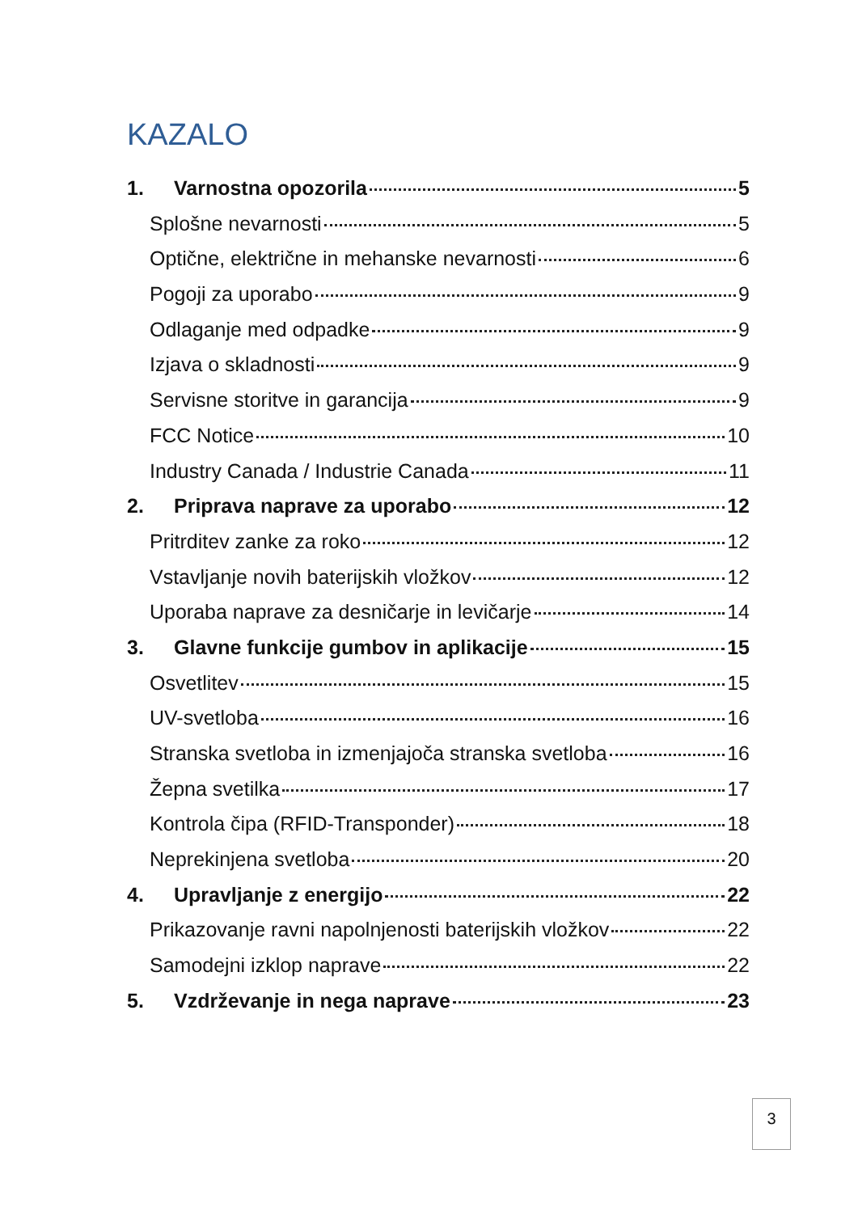KAZALO
1. Varnostna opozorila 5
Splošne nevarnosti 5
Optične, električne in mehanske nevarnosti 6
Pogoji za uporabo 9
Odlaganje med odpadke 9
Izjava o skladnosti 9
Servisne storitve in garancija 9
FCC Notice 10
Industry Canada / Industrie Canada 11
2. Priprava naprave za uporabo 12
Pritrditev zanke za roko 12
Vstavljanje novih baterijskih vložkov 12
Uporaba naprave za desničarje in levičarje 14
3. Glavne funkcije gumbov in aplikacije 15
Osvetlitev 15
UV-svetloba 16
Stranska svetloba in izmenjajoča stranska svetloba 16
Žepna svetilka 17
Kontrola čipa (RFID-Transponder) 18
Neprekinjena svetloba 20
4. Upravljanje z energijo 22
Prikazovanje ravni napolnjenosti baterijskih vložkov 22
Samodejni izklop naprave 22
5. Vzdrževanje in nega naprave 23
3